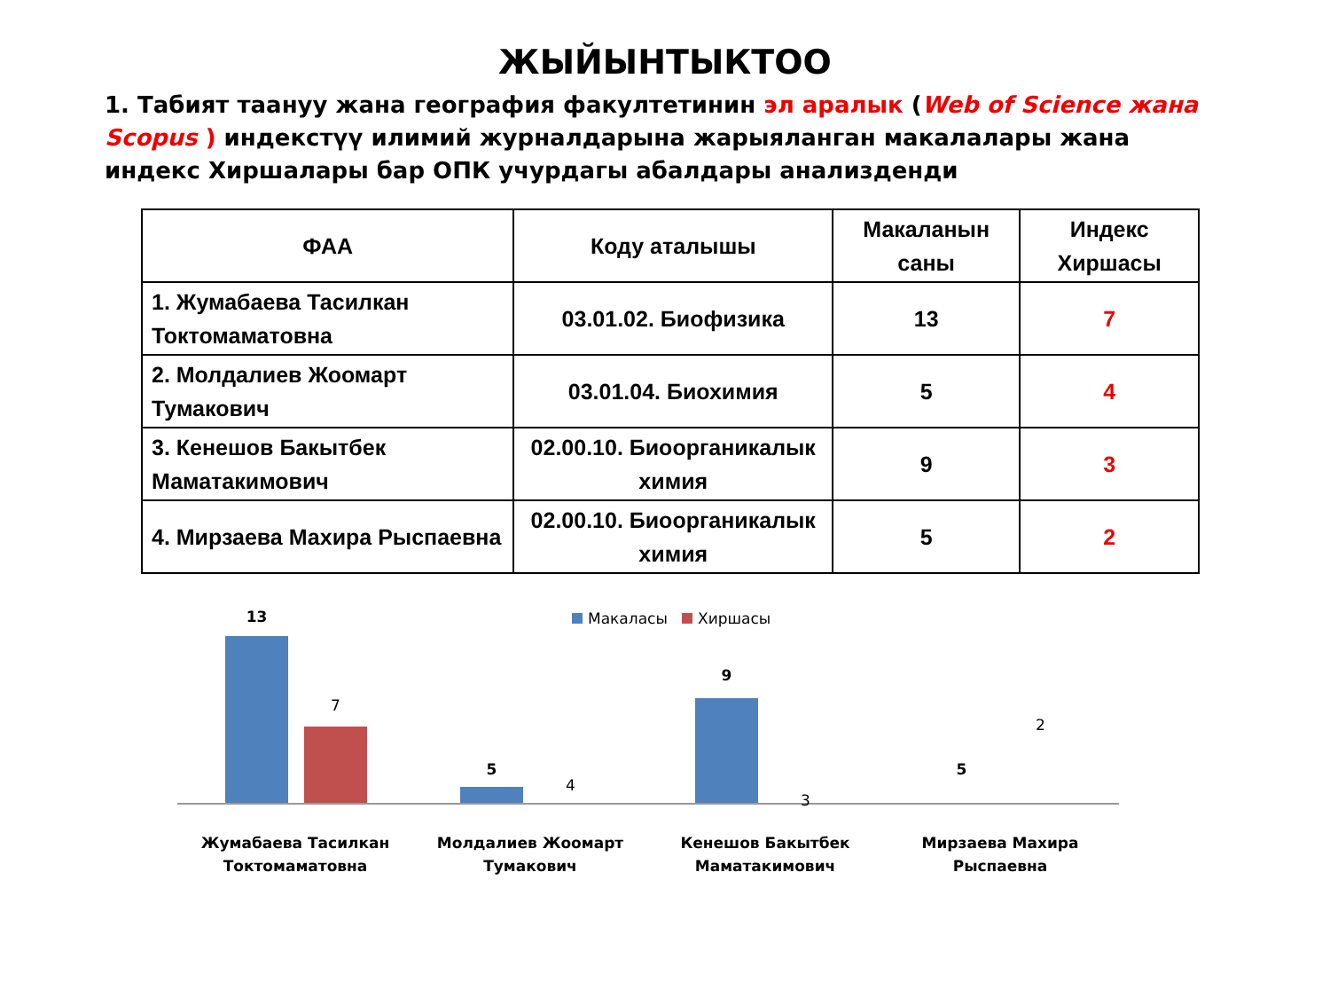ЖЫЙЫНТЫКТОО
1. Табият таануу жана география факултетинин эл аралык (Web of Science жана Scopus ) индекстүү илимий журналдарына жарыяланган макалалары жана индекс Хиршалары бар ОПК учурдагы абалдары анализденди
| ФАА | Коду аталышы | Макаланын саны | Индекс Хиршасы |
| --- | --- | --- | --- |
| 1. Жумабаева Тасилкан Токтомаматовна | 03.01.02. Биофизика | 13 | 7 |
| 2. Молдалиев Жоомарт Тумакович | 03.01.04. Биохимия | 5 | 4 |
| 3. Кенешов Бакытбек Маматакимович | 02.00.10. Биоорганикалык химия | 9 | 3 |
| 4. Мирзаева Махира Рыспаевна | 02.00.10. Биоорганикалык химия | 5 | 2 |
Макаласы Хиршасы
13
7
5
4
9
3
5
2
Жумабаева Тасилкан Токтомаматовна
Молдалиев Жоомарт Тумакович
Кенешов Бакытбек Маматакимович
Мирзаева Махира Рыспаевна